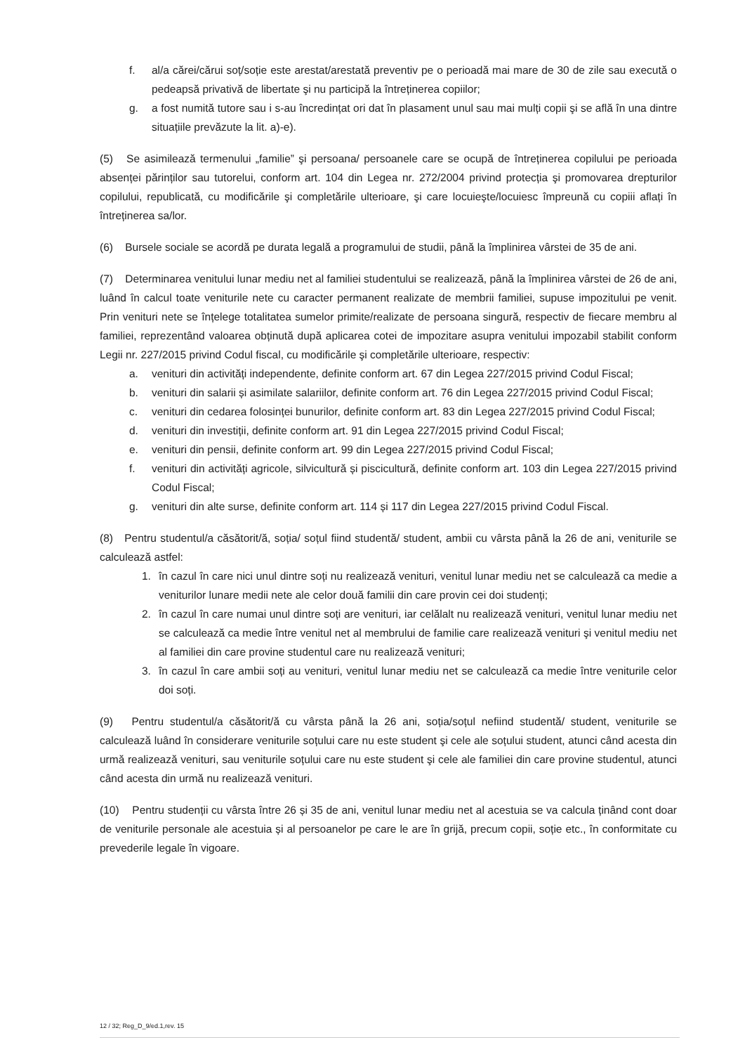f. al/a cărei/cărui soț/soție este arestat/arestată preventiv pe o perioadă mai mare de 30 de zile sau execută o pedeapsă privativă de libertate şi nu participă la întreținerea copiilor;
g. a fost numită tutore sau i s-au încredințat ori dat în plasament unul sau mai mulți copii şi se află în una dintre situațiile prevăzute la lit. a)-e).
(5) Se asimilează termenului „familie” şi persoana/ persoanele care se ocupă de întreținerea copilului pe perioada absenței părinților sau tutorelui, conform art. 104 din Legea nr. 272/2004 privind protecția şi promovarea drepturilor copilului, republicată, cu modificările şi completările ulterioare, şi care locuieşte/locuiesc împreună cu copiii aflați în întreținerea sa/lor.
(6) Bursele sociale se acordă pe durata legală a programului de studii, până la împlinirea vârstei de 35 de ani.
(7) Determinarea venitului lunar mediu net al familiei studentului se realizează, până la împlinirea vârstei de 26 de ani, luând în calcul toate veniturile nete cu caracter permanent realizate de membrii familiei, supuse impozitului pe venit. Prin venituri nete se înțelege totalitatea sumelor primite/realizate de persoana singură, respectiv de fiecare membru al familiei, reprezentând valoarea obținută după aplicarea cotei de impozitare asupra venitului impozabil stabilit conform Legii nr. 227/2015 privind Codul fiscal, cu modificările şi completările ulterioare, respectiv:
a. venituri din activități independente, definite conform art. 67 din Legea 227/2015 privind Codul Fiscal;
b. venituri din salarii și asimilate salariilor, definite conform art. 76 din Legea 227/2015 privind Codul Fiscal;
c. venituri din cedarea folosinței bunurilor, definite conform art. 83 din Legea 227/2015 privind Codul Fiscal;
d. venituri din investiții, definite conform art. 91 din Legea 227/2015 privind Codul Fiscal;
e. venituri din pensii, definite conform art. 99 din Legea 227/2015 privind Codul Fiscal;
f. venituri din activități agricole, silvicultură și piscicultură, definite conform art. 103 din Legea 227/2015 privind Codul Fiscal;
g. venituri din alte surse, definite conform art. 114 și 117 din Legea 227/2015 privind Codul Fiscal.
(8) Pentru studentul/a căsătorit/ă, soția/ soțul fiind studentă/ student, ambii cu vârsta până la 26 de ani, veniturile se calculează astfel:
1. în cazul în care nici unul dintre soți nu realizează venituri, venitul lunar mediu net se calculează ca medie a veniturilor lunare medii nete ale celor două familii din care provin cei doi studenți;
2. în cazul în care numai unul dintre soți are venituri, iar celălalt nu realizează venituri, venitul lunar mediu net se calculează ca medie între venitul net al membrului de familie care realizează venituri şi venitul mediu net al familiei din care provine studentul care nu realizează venituri;
3. în cazul în care ambii soți au venituri, venitul lunar mediu net se calculează ca medie între veniturile celor doi soți.
(9) Pentru studentul/a căsătorit/ă cu vârsta până la 26 ani, soția/soțul nefiind studentă/ student, veniturile se calculează luând în considerare veniturile soțului care nu este student şi cele ale soțului student, atunci când acesta din urmă realizează venituri, sau veniturile soțului care nu este student şi cele ale familiei din care provine studentul, atunci când acesta din urmă nu realizează venituri.
(10) Pentru studenții cu vârsta între 26 și 35 de ani, venitul lunar mediu net al acestuia se va calcula ținând cont doar de veniturile personale ale acestuia și al persoanelor pe care le are în grijă, precum copii, soție etc., în conformitate cu prevederile legale în vigoare.
12 / 32; Reg_D_9/ed.1,rev. 15